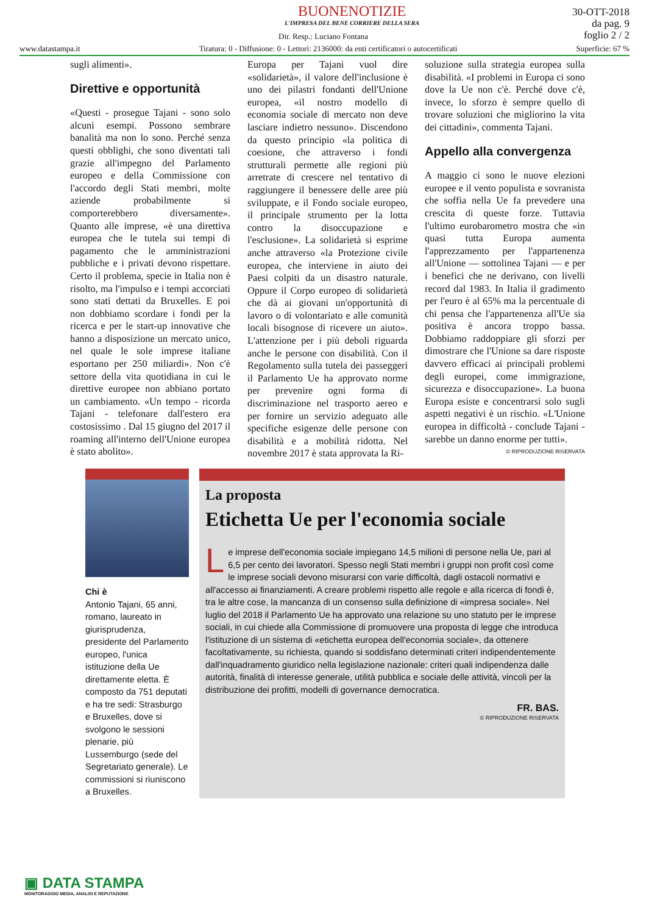BUONENOTIZIE
L'IMPRESA DEL BENE CORRIERE DELLA SERA
30-OTT-2018
da pag. 9
foglio 2 / 2
Dir. Resp.: Luciano Fontana
www.datastampa.it Tiratura: 0 - Diffusione: 0 - Lettori: 2136000: da enti certificatori o autocertificati Superficie: 67 %
sugli alimenti».
Direttive e opportunità
«Questi - prosegue Tajani - sono solo alcuni esempi. Possono sembrare banalità ma non lo sono. Perché senza questi obblighi, che sono diventati tali grazie all'impegno del Parlamento europeo e della Commissione con l'accordo degli Stati membri, molte aziende probabilmente si comporterebbero diversamente». Quanto alle imprese, «è una direttiva europea che le tutela sui tempi di pagamento che le amministrazioni pubbliche e i privati devono rispettare. Certo il problema, specie in Italia non è risolto, ma l'impulso e i tempi accorciati sono stati dettati da Bruxelles. E poi non dobbiamo scordare i fondi per la ricerca e per le start-up innovative che hanno a disposizione un mercato unico, nel quale le sole imprese italiane esportano per 250 miliardi». Non c'è settore della vita quotidiana in cui le direttive europee non abbiano portato un cambiamento. «Un tempo - ricorda Tajani - telefonare dall'estero era costosissimo . Dal 15 giugno del 2017 il roaming all'interno dell'Unione europea è stato abolito».
Europa per Tajani vuol dire «solidarietà», il valore dell'inclusione è uno dei pilastri fondanti dell'Unione europea, «il nostro modello di economia sociale di mercato non deve lasciare indietro nessuno». Discendono da questo principio «la politica di coesione, che attraverso i fondi strutturali permette alle regioni più arretrate di crescere nel tentativo di raggiungere il benessere delle aree più sviluppate, e il Fondo sociale europeo, il principale strumento per la lotta contro la disoccupazione e l'esclusione». La solidarietà si esprime anche attraverso «la Protezione civile europea, che interviene in aiuto dei Paesi colpiti da un disastro naturale. Oppure il Corpo europeo di solidarietà che dà ai giovani un'opportunità di lavoro o di volontariato e alle comunità locali bisognose di ricevere un aiuto». L'attenzione per i più deboli riguarda anche le persone con disabilità. Con il Regolamento sulla tutela dei passeggeri il Parlamento Ue ha approvato norme per prevenire ogni forma di discriminazione nel trasporto aereo e per fornire un servizio adeguato alle specifiche esigenze delle persone con disabilità e a mobilità ridotta. Nel novembre 2017 è stata approvata la Ri-
soluzione sulla strategia europea sulla disabilità. «I problemi in Europa ci sono dove la Ue non c'è. Perché dove c'è, invece, lo sforzo è sempre quello di trovare soluzioni che migliorino la vita dei cittadini», commenta Tajani.
Appello alla convergenza
A maggio ci sono le nuove elezioni europee e il vento populista e sovranista che soffia nella Ue fa prevedere una crescita di queste forze. Tuttavia l'ultimo eurobarometro mostra che «in quasi tutta Europa aumenta l'apprezzamento per l'appartenenza all'Unione — sottolinea Tajani — e per i benefici che ne derivano, con livelli record dal 1983. In Italia il gradimento per l'euro è al 65% ma la percentuale di chi pensa che l'appartenenza all'Ue sia positiva è ancora troppo bassa. Dobbiamo raddoppiare gli sforzi per dimostrare che l'Unione sa dare risposte davvero efficaci ai principali problemi degli europei, come immigrazione, sicurezza e disoccupazione». La buona Europa esiste e concentrarsi solo sugli aspetti negativi è un rischio. «L'Unione europea in difficoltà - conclude Tajani - sarebbe un danno enorme per tutti».
© RIPRODUZIONE RISERVATA
Chi è
Antonio Tajani, 65 anni, romano, laureato in giurisprudenza, presidente del Parlamento europeo, l'unica istituzione della Ue direttamente eletta. È composto da 751 deputati e ha tre sedi: Strasburgo e Bruxelles, dove si svolgono le sessioni plenarie, più Lussemburgo (sede del Segretariato generale). Le commissioni si riuniscono a Bruxelles.
La proposta
Etichetta Ue per l'economia sociale
Le imprese dell'economia sociale impiegano 14,5 milioni di persone nella Ue, pari al 6,5 per cento dei lavoratori. Spesso negli Stati membri i gruppi non profit così come le imprese sociali devono misurarsi con varie difficoltà, dagli ostacoli normativi e all'accesso ai finanziamenti. A creare problemi rispetto alle regole e alla ricerca di fondi è, tra le altre cose, la mancanza di un consenso sulla definizione di «impresa sociale». Nel luglio del 2018 il Parlamento Ue ha approvato una relazione su uno statuto per le imprese sociali, in cui chiede alla Commissione di promuovere una proposta di legge che introduca l'istituzione di un sistema di «etichetta europea dell'economia sociale», da ottenere facoltativamente, su richiesta, quando si soddisfano determinati criteri indipendentemente dall'inquadramento giuridico nella legislazione nazionale: criteri quali indipendenza dalle autorità, finalità di interesse generale, utilità pubblica e sociale delle attività, vincoli per la distribuzione dei profitti, modelli di governance democratica.
FR. BAS.
© RIPRODUZIONE RISERVATA
▣ DATA STAMPA
MONITORAGGIO MEDIA, ANALISI E REPUTAZIONE